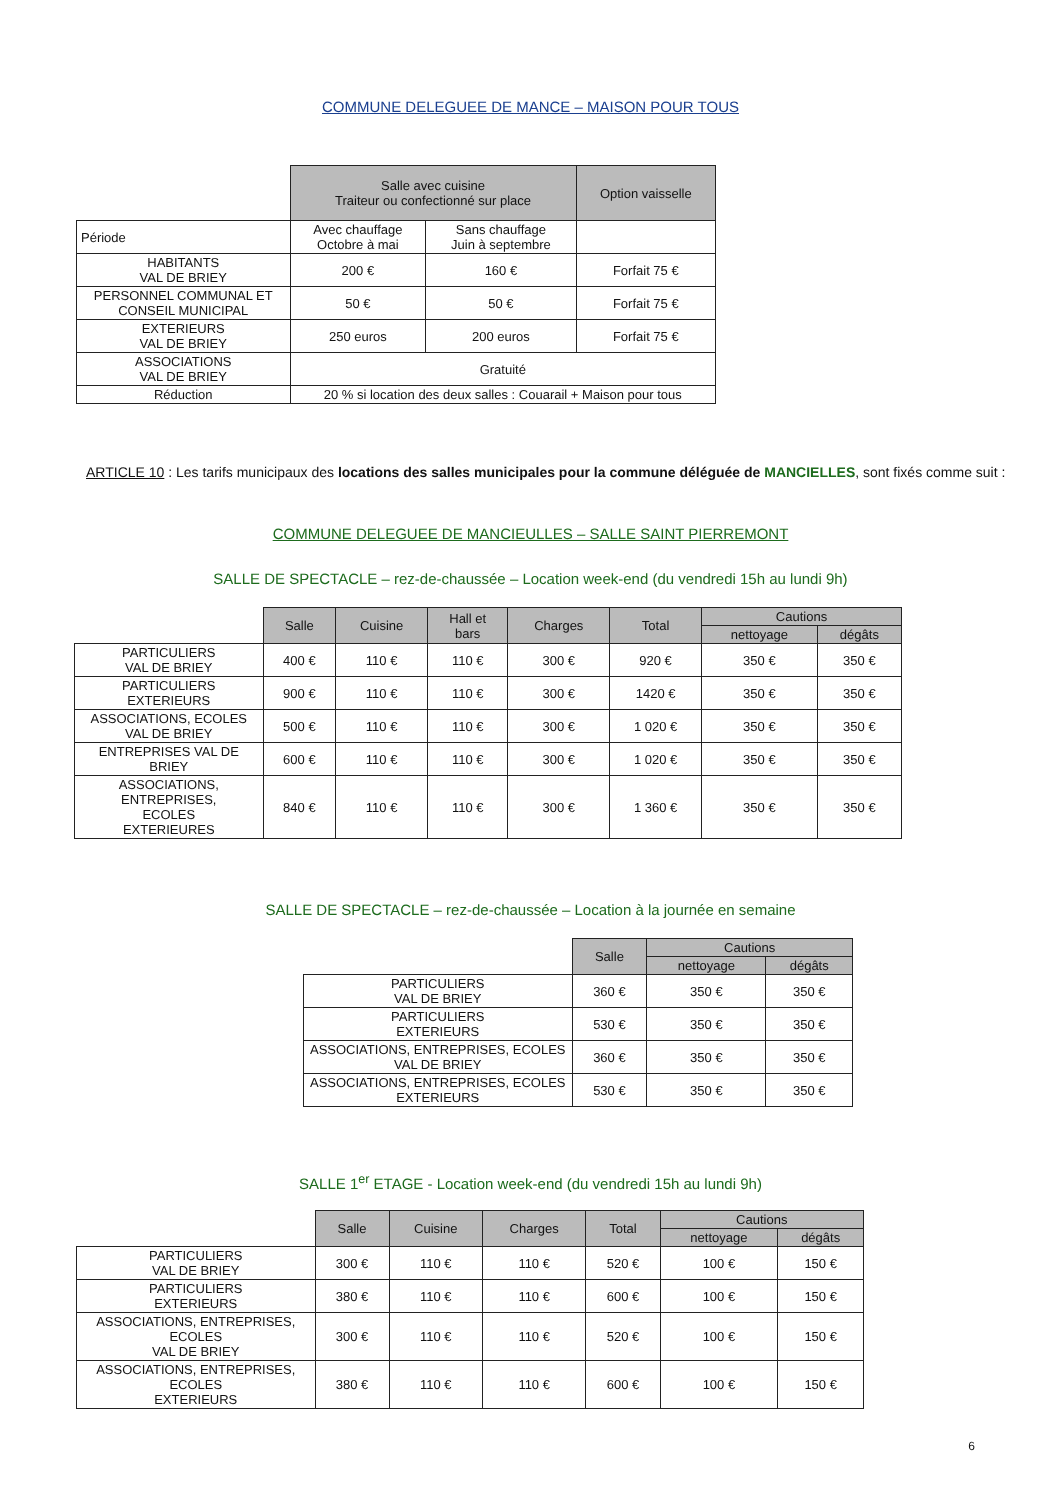COMMUNE DELEGUEE DE MANCE – MAISON POUR TOUS
| | Salle avec cuisine Traiteur ou confectionné sur place | | Option vaisselle |
| --- | --- | --- | --- |
| Période | Avec chauffage Octobre à mai | Sans chauffage Juin à septembre | |
| HABITANTS VAL DE BRIEY | 200 € | 160 € | Forfait 75 € |
| PERSONNEL COMMUNAL ET CONSEIL MUNICIPAL | 50 € | 50 € | Forfait 75 € |
| EXTERIEURS VAL DE BRIEY | 250 euros | 200 euros | Forfait 75 € |
| ASSOCIATIONS VAL DE BRIEY | Gratuité | | |
| Réduction | 20 % si location des deux salles : Couarail + Maison pour tous | | |
ARTICLE 10 : Les tarifs municipaux des locations des salles municipales pour la commune déléguée de MANCIELLES, sont fixés comme suit :
COMMUNE DELEGUEE DE MANCIEULLES – SALLE SAINT PIERREMONT
SALLE DE SPECTACLE – rez-de-chaussée – Location week-end (du vendredi 15h au lundi 9h)
| | Salle | Cuisine | Hall et bars | Charges | Total | Cautions | |
| --- | --- | --- | --- | --- | --- | --- | --- |
| | | | | | | nettoyage | dégâts |
| PARTICULIERS VAL DE BRIEY | 400 € | 110 € | 110 € | 300 € | 920 € | 350 € | 350 € |
| PARTICULIERS EXTERIEURS | 900 € | 110 € | 110 € | 300 € | 1420 € | 350 € | 350 € |
| ASSOCIATIONS, ECOLES VAL DE BRIEY | 500 € | 110 € | 110 € | 300 € | 1 020 € | 350 € | 350 € |
| ENTREPRISES VAL DE BRIEY | 600 € | 110 € | 110 € | 300 € | 1 020 € | 350 € | 350 € |
| ASSOCIATIONS, ENTREPRISES, ECOLES EXTERIEURES | 840 € | 110 € | 110 € | 300 € | 1 360 € | 350 € | 350 € |
SALLE DE SPECTACLE – rez-de-chaussée – Location à la journée en semaine
| | Salle | Cautions | |
| --- | --- | --- | --- |
| | | nettoyage | dégâts |
| PARTICULIERS VAL DE BRIEY | 360 € | 350 € | 350 € |
| PARTICULIERS EXTERIEURS | 530 € | 350 € | 350 € |
| ASSOCIATIONS, ENTREPRISES, ECOLES VAL DE BRIEY | 360 € | 350 € | 350 € |
| ASSOCIATIONS, ENTREPRISES, ECOLES EXTERIEURS | 530 € | 350 € | 350 € |
SALLE 1<sup>er</sup> ETAGE - Location week-end (du vendredi 15h au lundi 9h)
| | Salle | Cuisine | Charges | Total | Cautions | |
| --- | --- | --- | --- | --- | --- | --- |
| | | | | | nettoyage | dégâts |
| PARTICULIERS VAL DE BRIEY | 300 € | 110 € | 110 € | 520 € | 100 € | 150 € |
| PARTICULIERS EXTERIEURS | 380 € | 110 € | 110 € | 600 € | 100 € | 150 € |
| ASSOCIATIONS, ENTREPRISES, ECOLES VAL DE BRIEY | 300 € | 110 € | 110 € | 520 € | 100 € | 150 € |
| ASSOCIATIONS, ENTREPRISES, ECOLES EXTERIEURS | 380 € | 110 € | 110 € | 600 € | 100 € | 150 € |
6